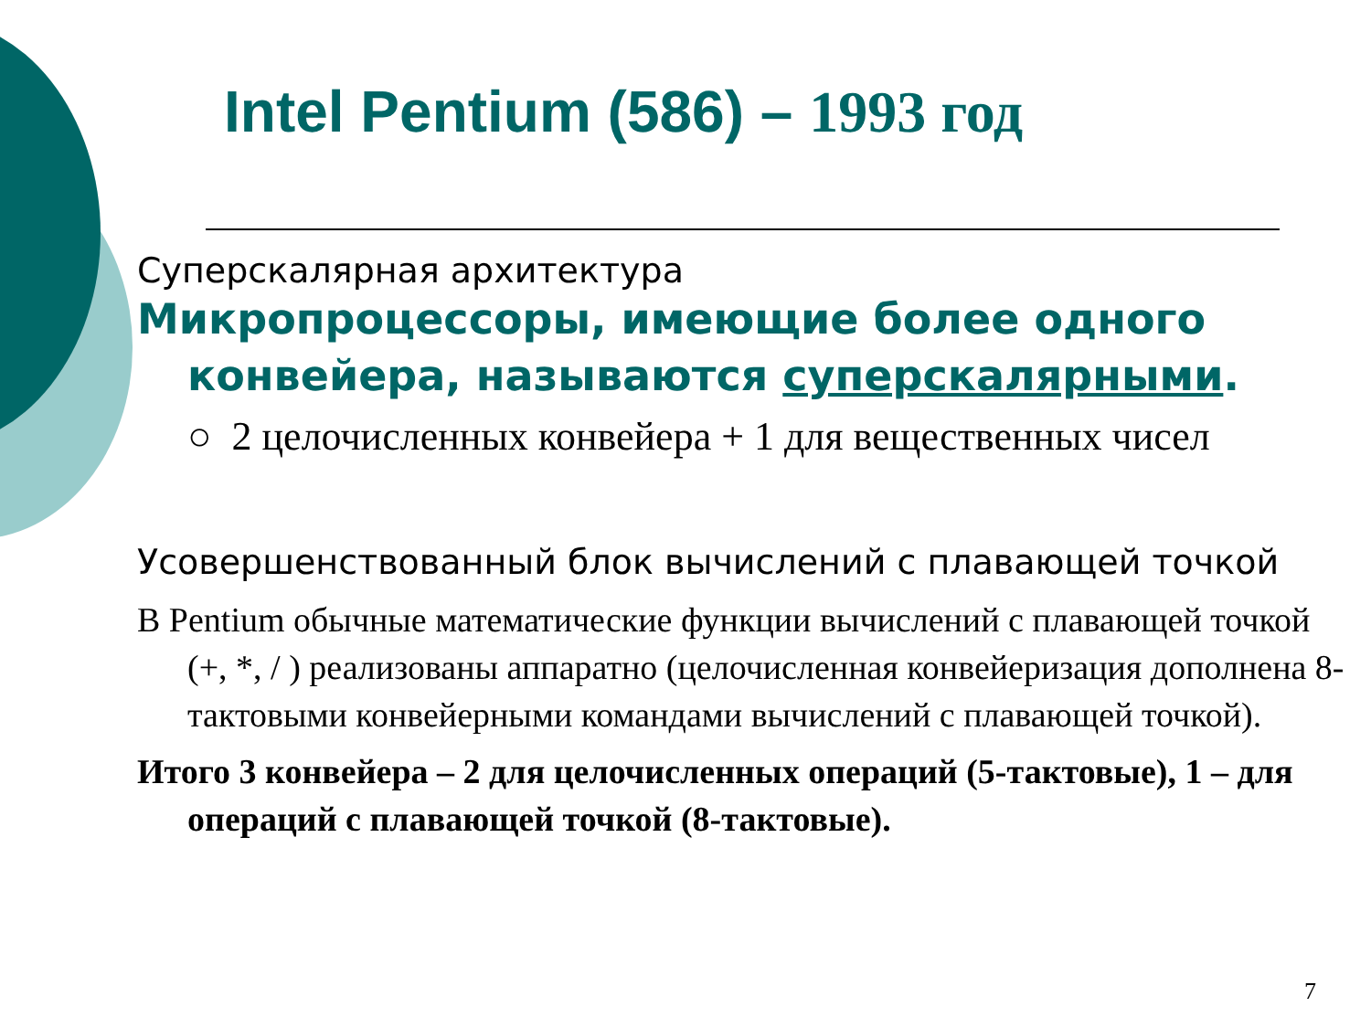Intel Pentium (586) – 1993 год
Суперскалярная архитектура
Микропроцессоры, имеющие более одного конвейера, называются суперскалярными.
○ 2 целочисленных конвейера + 1 для вещественных чисел
Усовершенствованный блок вычислений с плавающей точкой
В Pentium обычные математические функции вычислений с плавающей точкой (+, *, / ) реализованы аппаратно (целочисленная конвейеризация дополнена 8-тактовыми конвейерными командами вычислений с плавающей точкой).
Итого 3 конвейера – 2 для целочисленных операций (5-тактовые), 1 – для операций с плавающей точкой (8-тактовые).
7